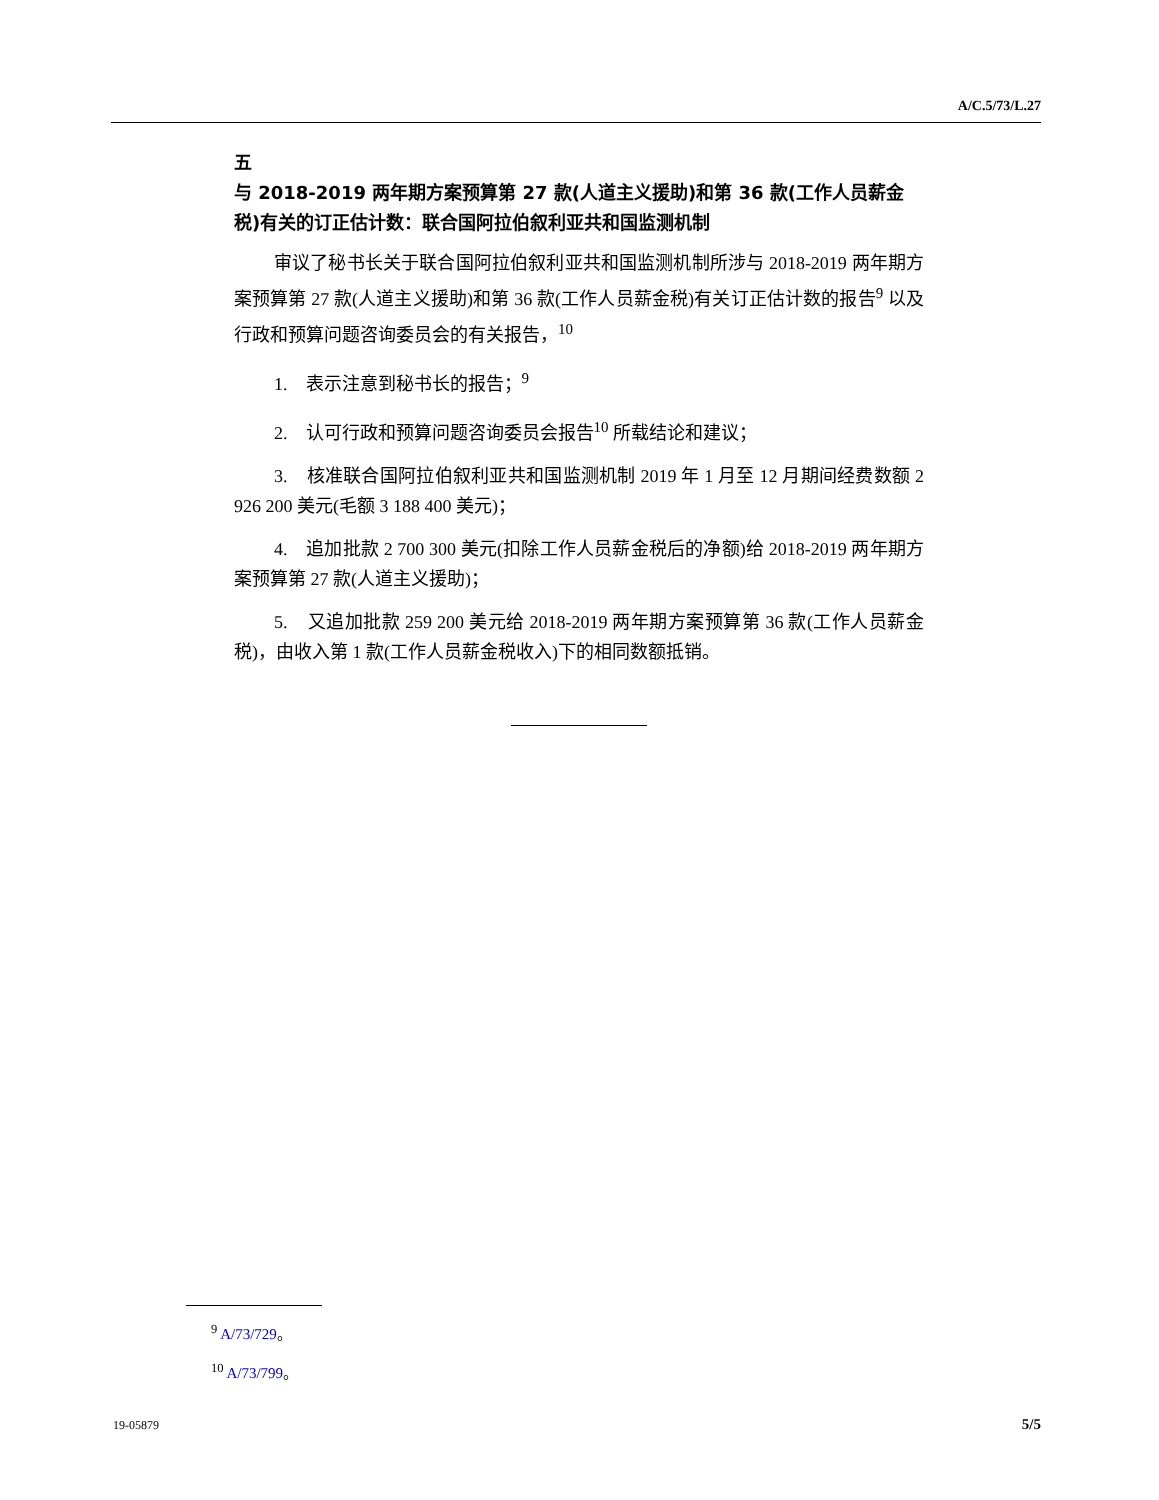A/C.5/73/L.27
五
与 2018-2019 两年期方案预算第 27 款(人道主义援助)和第 36 款(工作人员薪金税)有关的订正估计数：联合国阿拉伯叙利亚共和国监测机制
审议了秘书长关于联合国阿拉伯叙利亚共和国监测机制所涉与 2018-2019 两年期方案预算第 27 款(人道主义援助)和第 36 款(工作人员薪金税)有关订正估计数的报告<sup>9</sup> 以及行政和预算问题咨询委员会的有关报告，<sup>10</sup>
1. 表示注意到秘书长的报告；<sup>9</sup>
2. 认可行政和预算问题咨询委员会报告<sup>10</sup> 所载结论和建议；
3. 核准联合国阿拉伯叙利亚共和国监测机制 2019 年 1 月至 12 月期间经费数额 2 926 200 美元(毛额 3 188 400 美元)；
4. 追加批款 2 700 300 美元(扣除工作人员薪金税后的净额)给 2018-2019 两年期方案预算第 27 款(人道主义援助)；
5. 又追加批款 259 200 美元给 2018-2019 两年期方案预算第 36 款(工作人员薪金税)，由收入第 1 款(工作人员薪金税收入)下的相同数额抵销。
<sup>9</sup> A/73/729。
<sup>10</sup> A/73/799。
19-05879 5/5